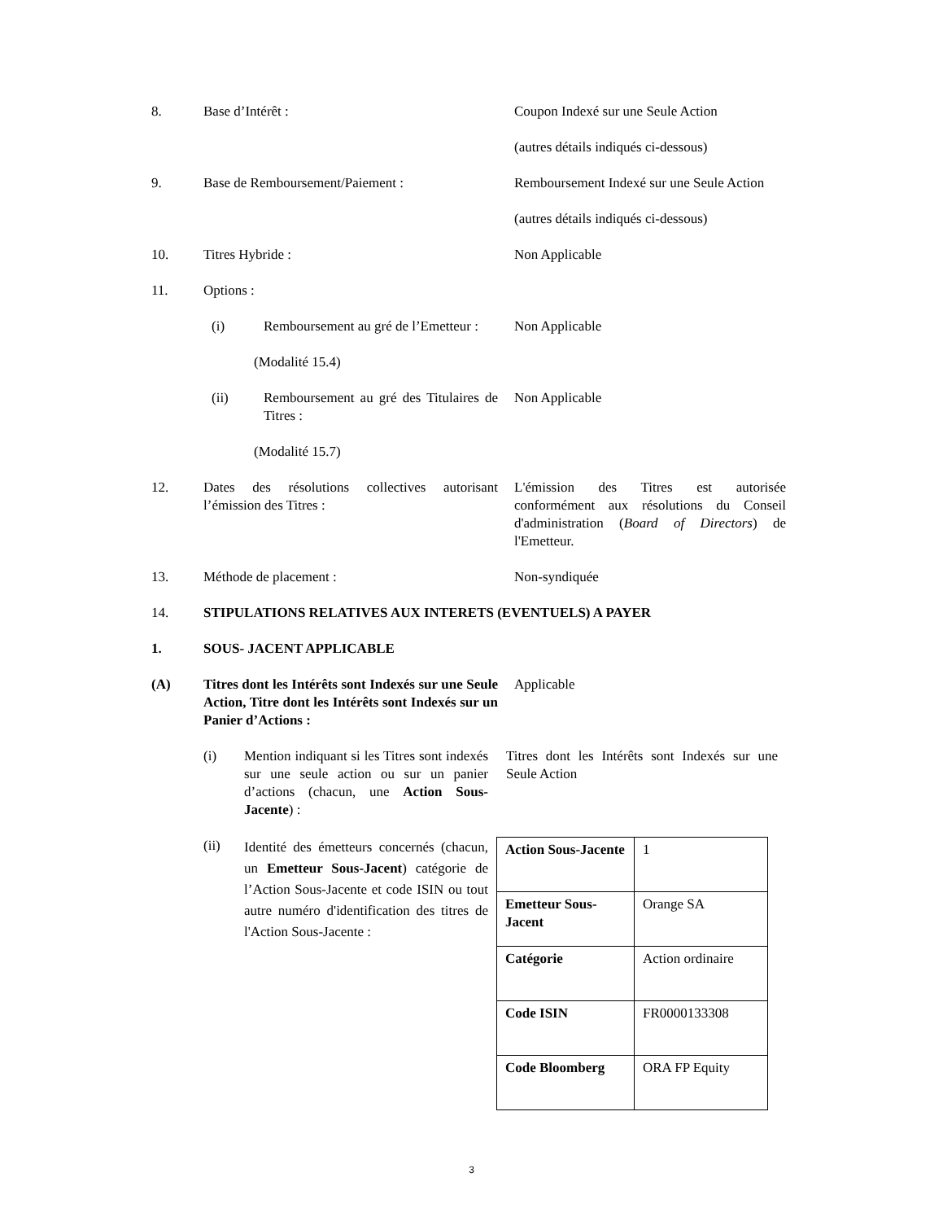8. Base d’Intérêt : Coupon Indexé sur une Seule Action
(autres détails indiqués ci-dessous)
9. Base de Remboursement/Paiement : Remboursement Indexé sur une Seule Action
(autres détails indiqués ci-dessous)
10. Titres Hybride : Non Applicable
11. Options :
(i) Remboursement au gré de l’Emetteur :
(Modalité 15.4)
Non Applicable
(ii) Remboursement au gré des Titulaires de Titres :
(Modalité 15.7)
Non Applicable
12. Dates des résolutions collectives autorisant l’émission des Titres :
L'émission des Titres est autorisée conformément aux résolutions du Conseil d'administration (Board of Directors) de l'Emetteur.
13. Méthode de placement : Non-syndiquée
14. STIPULATIONS RELATIVES AUX INTERETS (EVENTUELS) A PAYER
1. SOUS- JACENT APPLICABLE
(A) Titres dont les Intérêts sont Indexés sur une Seule Action, Titre dont les Intérêts sont Indexés sur un Panier d’Actions :
Applicable
(i) Mention indiquant si les Titres sont indexés sur une seule action ou sur un panier d’actions (chacun, une Action Sous-Jacente) :
Titres dont les Intérêts sont Indexés sur une Seule Action
(ii)
Identité des émetteurs concernés (chacun, un Emetteur Sous-Jacent) catégorie de l’Action Sous-Jacente et code ISIN ou tout autre numéro d'identification des titres de l'Action Sous-Jacente :
| Action Sous-Jacente | 1 |
| Emetteur Sous-Jacent | Orange SA |
| Catégorie | Action ordinaire |
| Code ISIN | FR0000133308 |
| Code Bloomberg | ORA FP Equity |
3